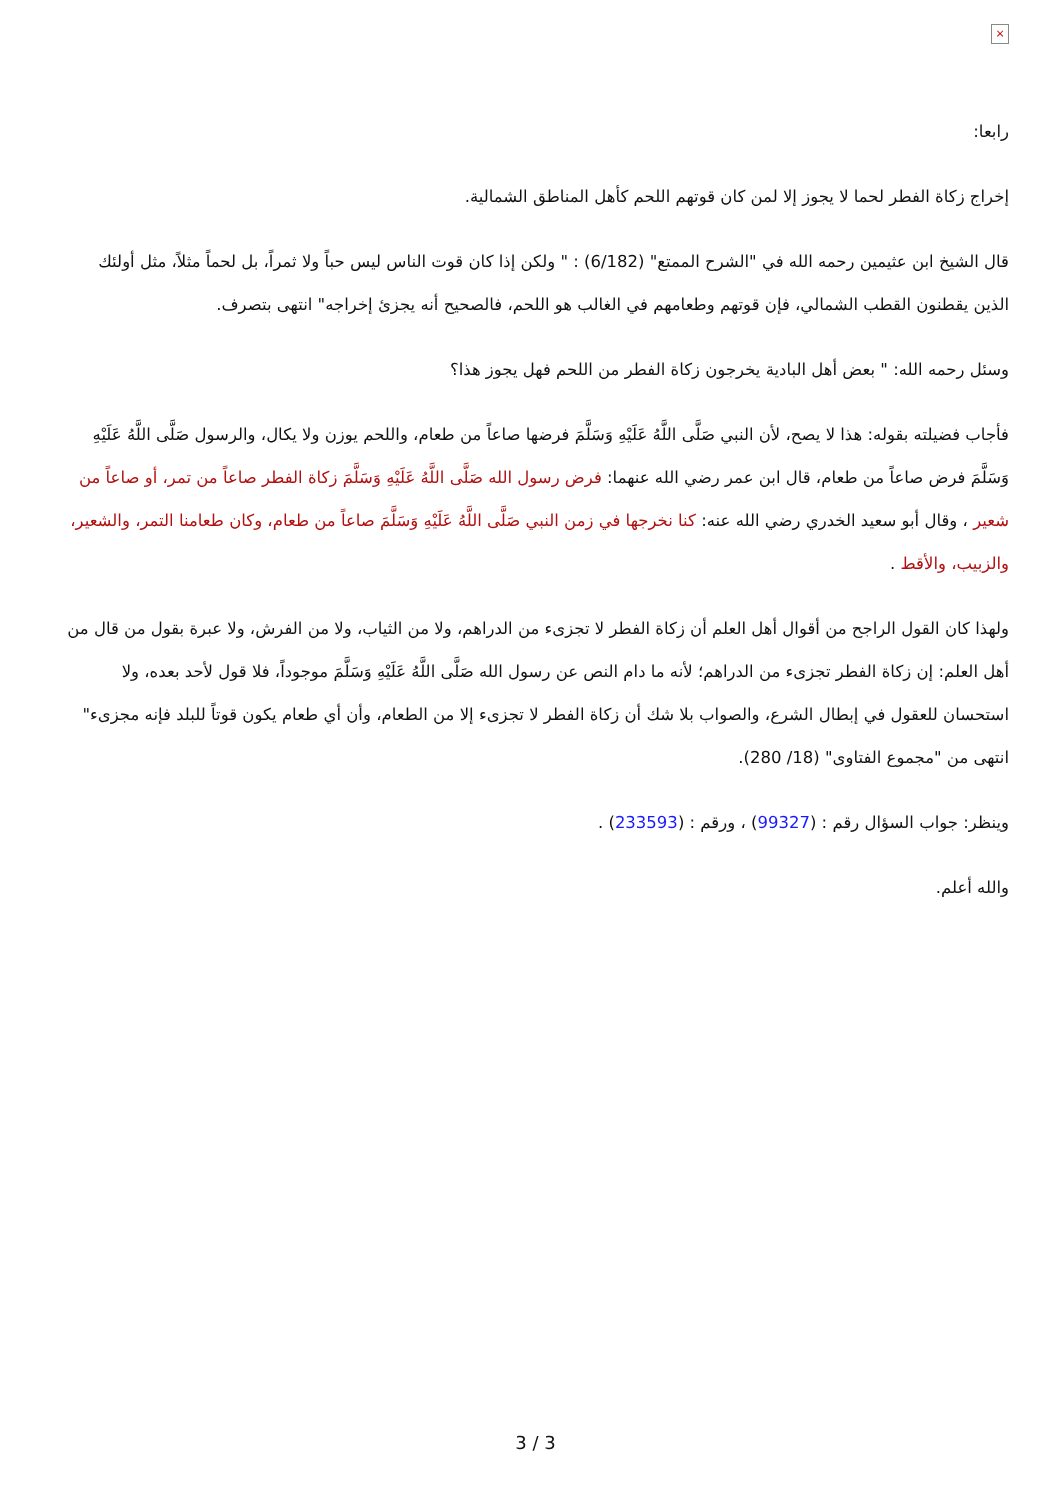×
رابعا:
إخراج زكاة الفطر لحما لا يجوز إلا لمن كان قوتهم اللحم كأهل المناطق الشمالية.
قال الشيخ ابن عثيمين رحمه الله في "الشرح الممتع" (6/182) : " ولكن إذا كان قوت الناس ليس حباً ولا ثمراً، بل لحماً مثلاً، مثل أولئك الذين يقطنون القطب الشمالي، فإن قوتهم وطعامهم في الغالب هو اللحم، فالصحيح أنه يجزئ إخراجه" انتهى بتصرف.
وسئل رحمه الله: " بعض أهل البادية يخرجون زكاة الفطر من اللحم فهل يجوز هذا؟
فأجاب فضيلته بقوله: هذا لا يصح، لأن النبي صَلَّى اللَّهُ عَلَيْهِ وَسَلَّمَ فرضها صاعاً من طعام، واللحم يوزن ولا يكال، والرسول صَلَّى اللَّهُ عَلَيْهِ وَسَلَّمَ فرض صاعاً من طعام، قال ابن عمر رضي الله عنهما: فرض رسول الله صَلَّى اللَّهُ عَلَيْهِ وَسَلَّمَ زكاة الفطر صاعاً من تمر، أو صاعاً من شعير ، وقال أبو سعيد الخدري رضي الله عنه: كنا نخرجها في زمن النبي صَلَّى اللَّهُ عَلَيْهِ وَسَلَّمَ صاعاً من طعام، وكان طعامنا التمر، والشعير، والزبيب، والأقط .
ولهذا كان القول الراجح من أقوال أهل العلم أن زكاة الفطر لا تجزىء من الدراهم، ولا من الثياب، ولا من الفرش، ولا عبرة بقول من قال من أهل العلم: إن زكاة الفطر تجزىء من الدراهم؛ لأنه ما دام النص عن رسول الله صَلَّى اللَّهُ عَلَيْهِ وَسَلَّمَ موجوداً، فلا قول لأحد بعده، ولا استحسان للعقول في إبطال الشرع، والصواب بلا شك أن زكاة الفطر لا تجزىء إلا من الطعام، وأن أي طعام يكون قوتاً للبلد فإنه مجزىء" انتهى من "مجموع الفتاوى" (18/ 280).
وينظر: جواب السؤال رقم : (99327) ، ورقم : (233593) .
والله أعلم.
3 / 3